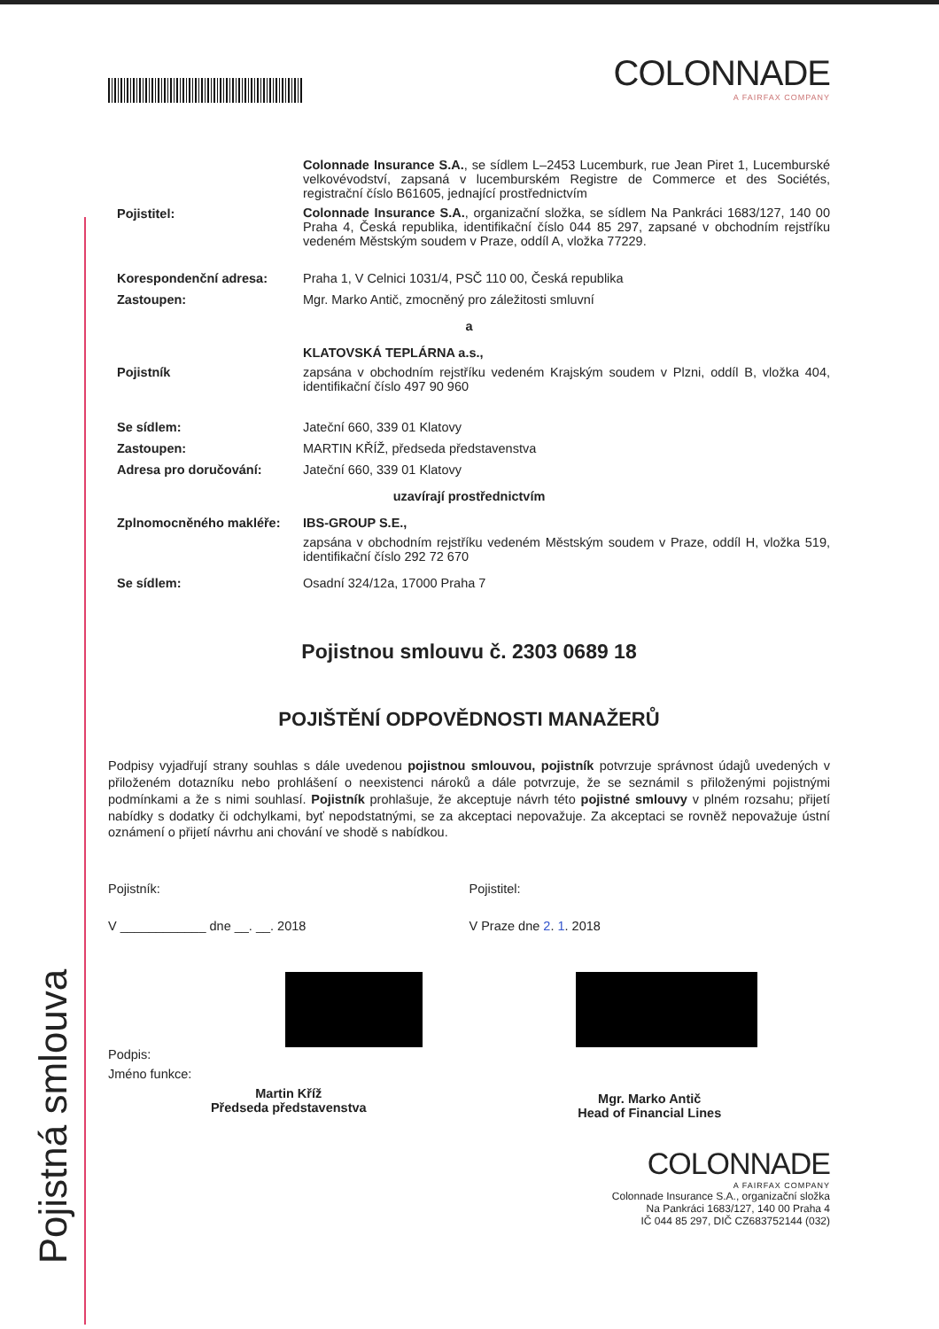Pojistná smlouva
COLONNADE
A FAIRFAX COMPANY
Pojistitel:
Colonnade Insurance S.A., se sídlem L–2453 Lucemburk, rue Jean Piret 1, Lucemburské velkovévodství, zapsaná v lucemburském Registre de Commerce et des Sociétés, registrační číslo B61605, jednající prostřednictvím
Colonnade Insurance S.A., organizační složka, se sídlem Na Pankráci 1683/127, 140 00 Praha 4, Česká republika, identifikační číslo 044 85 297, zapsané v obchodním rejstříku vedeném Městským soudem v Praze, oddíl A, vložka 77229.
Korespondenční adresa: Praha 1, V Celnici 1031/4, PSČ 110 00, Česká republika
Zastoupen: Mgr. Marko Antič, zmocněný pro záležitosti smluvní
a
Pojistník
KLATOVSKÁ TEPLÁRNA a.s.,
zapsána v obchodním rejstříku vedeném Krajským soudem v Plzni, oddíl B, vložka 404, identifikační číslo 497 90 960
Se sídlem: Jateční 660, 339 01 Klatovy
Zastoupen: MARTIN KŘÍŽ, předseda představenstva
Adresa pro doručování: Jateční 660, 339 01 Klatovy
uzavírají prostřednictvím
Zplnomocněného makléře: IBS-GROUP S.E.,
zapsána v obchodním rejstříku vedeném Městským soudem v Praze, oddíl H, vložka 519, identifikační číslo 292 72 670
Se sídlem: Osadní 324/12a, 17000 Praha 7
Pojistnou smlouvu č. 2303 0689 18
POJIŠTĚNÍ ODPOVĚDNOSTI MANAŽERŮ
Podpisy vyjadřují strany souhlas s dále uvedenou pojistnou smlouvou, pojistník potvrzuje správnost údajů uvedených v přiloženém dotazníku nebo prohlášení o neexistenci nároků a dále potvrzuje, že se seznámil s přiloženými pojistnými podmínkami a že s nimi souhlasí. Pojistník prohlašuje, že akceptuje návrh této pojistné smlouvy v plném rozsahu; přijetí nabídky s dodatky či odchylkami, byť nepodstatnými, se za akceptaci nepovažuje. Za akceptaci se rovněž nepovažuje ústní oznámení o přijetí návrhu ani chování ve shodě s nabídkou.
Pojistník:
V ____________ dne __. __. 2018
Pojistitel:
V Praze dne 2. 1. 2018
Podpis:
Jméno funkce:
Martin Kříž
Předseda představenstva
Mgr. Marko Antič
Head of Financial Lines
COLONNADE
A FAIRFAX COMPANY
Colonnade Insurance S.A., organizační složka
Na Pankráci 1683/127, 140 00 Praha 4
IČ 044 85 297, DIČ CZ683752144 (032)